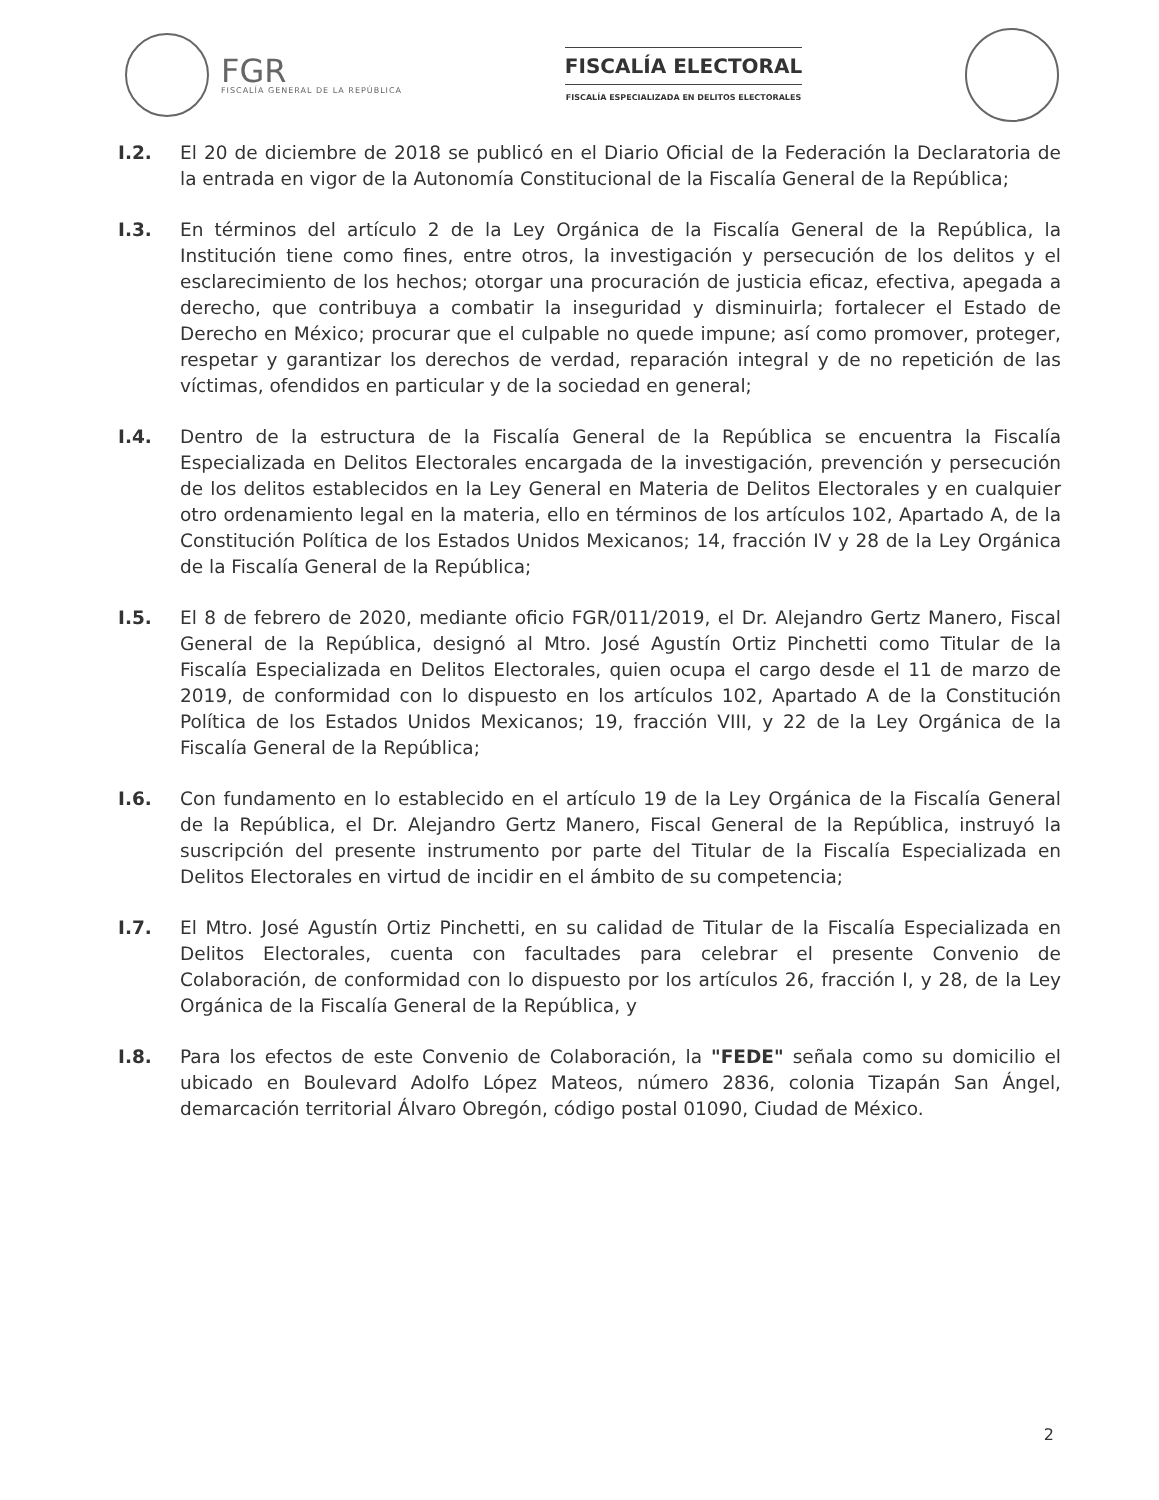FGR
FISCALÍA GENERAL DE LA REPÚBLICA
FISCALÍA ELECTORAL
FISCALÍA ESPECIALIZADA EN DELITOS ELECTORALES
I.2. El 20 de diciembre de 2018 se publicó en el Diario Oficial de la Federación la Declaratoria de la entrada en vigor de la Autonomía Constitucional de la Fiscalía General de la República;
I.3. En términos del artículo 2 de la Ley Orgánica de la Fiscalía General de la República, la Institución tiene como fines, entre otros, la investigación y persecución de los delitos y el esclarecimiento de los hechos; otorgar una procuración de justicia eficaz, efectiva, apegada a derecho, que contribuya a combatir la inseguridad y disminuirla; fortalecer el Estado de Derecho en México; procurar que el culpable no quede impune; así como promover, proteger, respetar y garantizar los derechos de verdad, reparación integral y de no repetición de las víctimas, ofendidos en particular y de la sociedad en general;
I.4. Dentro de la estructura de la Fiscalía General de la República se encuentra la Fiscalía Especializada en Delitos Electorales encargada de la investigación, prevención y persecución de los delitos establecidos en la Ley General en Materia de Delitos Electorales y en cualquier otro ordenamiento legal en la materia, ello en términos de los artículos 102, Apartado A, de la Constitución Política de los Estados Unidos Mexicanos; 14, fracción IV y 28 de la Ley Orgánica de la Fiscalía General de la República;
I.5. El 8 de febrero de 2020, mediante oficio FGR/011/2019, el Dr. Alejandro Gertz Manero, Fiscal General de la República, designó al Mtro. José Agustín Ortiz Pinchetti como Titular de la Fiscalía Especializada en Delitos Electorales, quien ocupa el cargo desde el 11 de marzo de 2019, de conformidad con lo dispuesto en los artículos 102, Apartado A de la Constitución Política de los Estados Unidos Mexicanos; 19, fracción VIII, y 22 de la Ley Orgánica de la Fiscalía General de la República;
I.6. Con fundamento en lo establecido en el artículo 19 de la Ley Orgánica de la Fiscalía General de la República, el Dr. Alejandro Gertz Manero, Fiscal General de la República, instruyó la suscripción del presente instrumento por parte del Titular de la Fiscalía Especializada en Delitos Electorales en virtud de incidir en el ámbito de su competencia;
I.7. El Mtro. José Agustín Ortiz Pinchetti, en su calidad de Titular de la Fiscalía Especializada en Delitos Electorales, cuenta con facultades para celebrar el presente Convenio de Colaboración, de conformidad con lo dispuesto por los artículos 26, fracción I, y 28, de la Ley Orgánica de la Fiscalía General de la República, y
I.8. Para los efectos de este Convenio de Colaboración, la "FEDE" señala como su domicilio el ubicado en Boulevard Adolfo López Mateos, número 2836, colonia Tizapán San Ángel, demarcación territorial Álvaro Obregón, código postal 01090, Ciudad de México.
2